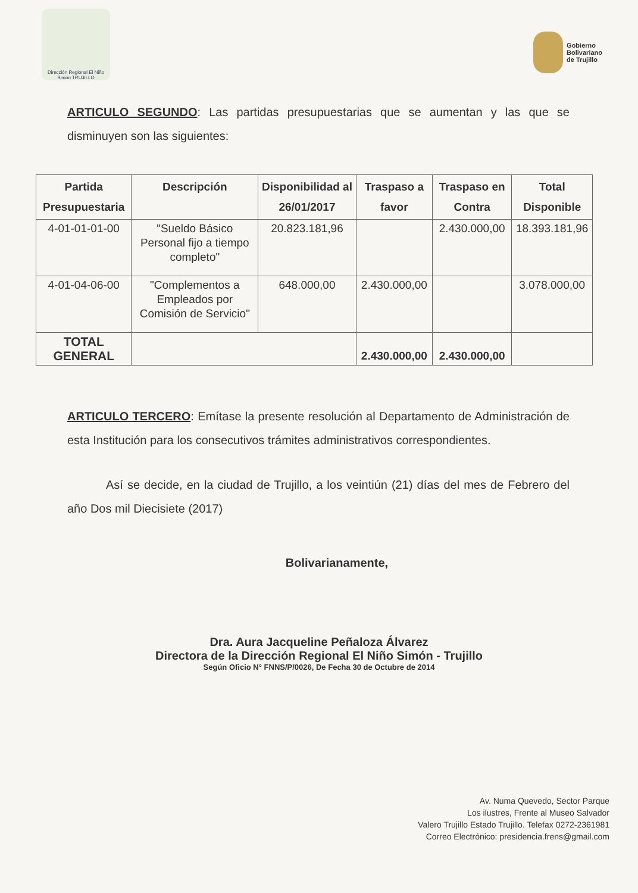Dirección Regional El Niño Simón TRUJILLO
Gobierno
Bolivariano
de Trujillo
ARTICULO SEGUNDO: Las partidas presupuestarias que se aumentan y las que se disminuyen son las siguientes:
| Partida Presupuestaria | Descripción | Disponibilidad al 26/01/2017 | Traspaso a favor | Traspaso en Contra | Total Disponible |
| --- | --- | --- | --- | --- | --- |
| 4-01-01-01-00 | "Sueldo Básico Personal fijo a tiempo completo" | 20.823.181,96 | | 2.430.000,00 | 18.393.181,96 |
| 4-01-04-06-00 | "Complementos a Empleados por Comisión de Servicio" | 648.000,00 | 2.430.000,00 | | 3.078.000,00 |
| TOTAL GENERAL | | | 2.430.000,00 | 2.430.000,00 | |
ARTICULO TERCERO: Emítase la presente resolución al Departamento de Administración de esta Institución para los consecutivos trámites administrativos correspondientes.
Así se decide, en la ciudad de Trujillo, a los veintiún (21) días del mes de Febrero del año Dos mil Diecisiete (2017)
Bolivarianamente,
Dra. Aura Jacqueline Peñaloza Álvarez
Directora de la Dirección Regional El Niño Simón - Trujillo
Según Oficio N° FNNS/P/0026, De Fecha 30 de Octubre de 2014
Av. Numa Quevedo, Sector Parque
Los ilustres, Frente al Museo Salvador
Valero Trujillo Estado Trujillo. Telefax 0272-2361981
Correo Electrónico: presidencia.frens@gmail.com